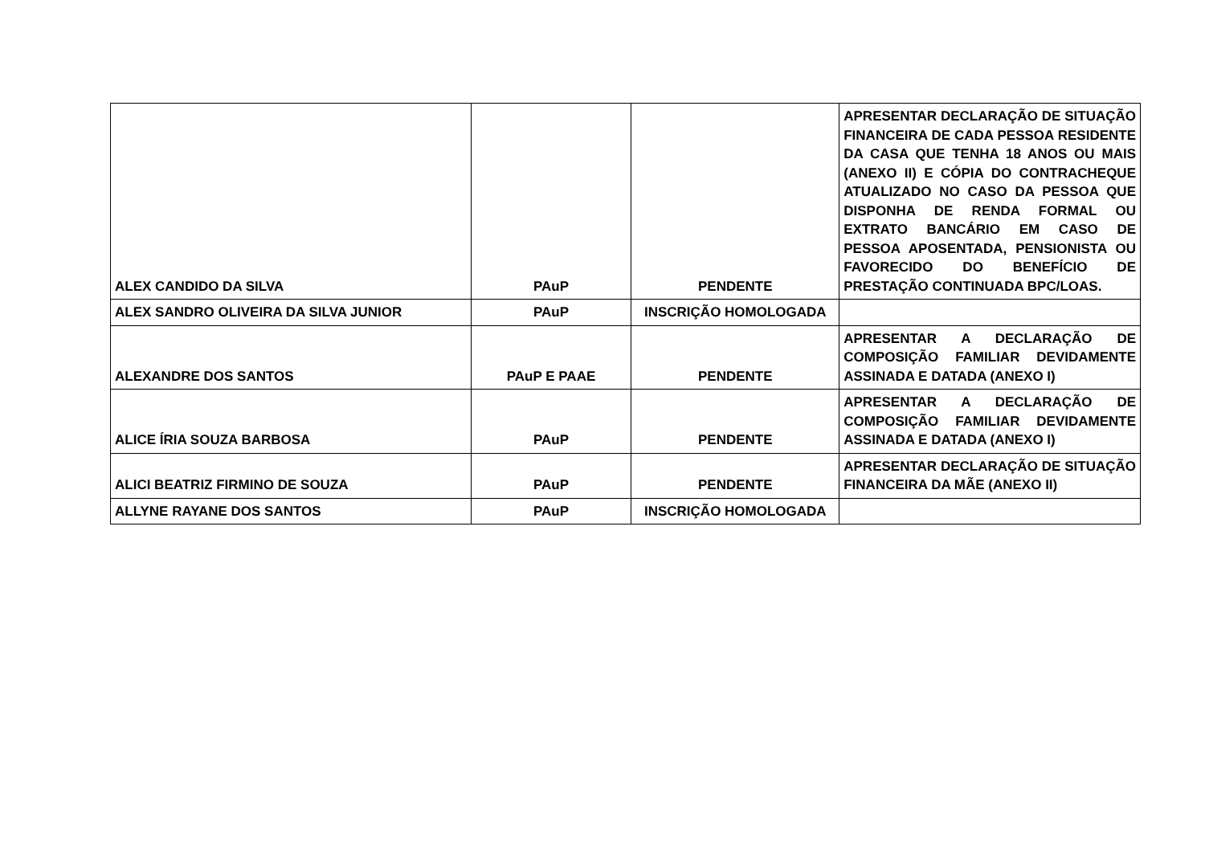| ALEX CANDIDO DA SILVA | PAuP | PENDENTE | APRESENTAR DECLARAÇÃO DE SITUAÇÃO FINANCEIRA DE CADA PESSOA RESIDENTE DA CASA QUE TENHA 18 ANOS OU MAIS (ANEXO II) E CÓPIA DO CONTRACHEQUE ATUALIZADO NO CASO DA PESSOA QUE DISPONHA DE RENDA FORMAL OU EXTRATO BANCÁRIO EM CASO DE PESSOA APOSENTADA, PENSIONISTA OU FAVORECIDO DO BENEFÍCIO DE PRESTAÇÃO CONTINUADA BPC/LOAS. |
| ALEX SANDRO OLIVEIRA DA SILVA JUNIOR | PAuP | INSCRIÇÃO HOMOLOGADA | |
| ALEXANDRE DOS SANTOS | PAuP E PAAE | PENDENTE | APRESENTAR A DECLARAÇÃO DE COMPOSIÇÃO FAMILIAR DEVIDAMENTE ASSINADA E DATADA (ANEXO I) |
| ALICE ÍRIA SOUZA BARBOSA | PAuP | PENDENTE | APRESENTAR A DECLARAÇÃO DE COMPOSIÇÃO FAMILIAR DEVIDAMENTE ASSINADA E DATADA (ANEXO I) |
| ALICI BEATRIZ FIRMINO DE SOUZA | PAuP | PENDENTE | APRESENTAR DECLARAÇÃO DE SITUAÇÃO FINANCEIRA DA MÃE (ANEXO II) |
| ALLYNE RAYANE DOS SANTOS | PAuP | INSCRIÇÃO HOMOLOGADA | |